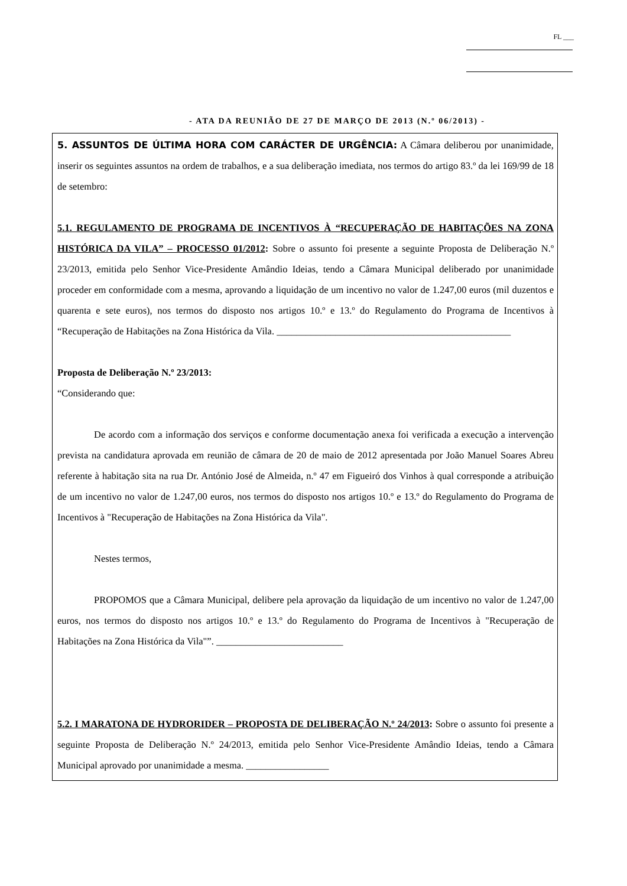FL ___
- ATA DA REUNIÃO DE 27 DE MARÇO DE 2013 (N.º 06/2013) -
5. ASSUNTOS DE ÚLTIMA HORA COM CARÁCTER DE URGÊNCIA: A Câmara deliberou por unanimidade, inserir os seguintes assuntos na ordem de trabalhos, e a sua deliberação imediata, nos termos do artigo 83.º da lei 169/99 de 18 de setembro:
5.1. REGULAMENTO DE PROGRAMA DE INCENTIVOS À “RECUPERAÇÃO DE HABITAÇÕES NA ZONA HISTÓRICA DA VILA” – PROCESSO 01/2012: Sobre o assunto foi presente a seguinte Proposta de Deliberação N.º 23/2013, emitida pelo Senhor Vice-Presidente Amândio Ideias, tendo a Câmara Municipal deliberado por unanimidade proceder em conformidade com a mesma, aprovando a liquidação de um incentivo no valor de 1.247,00 euros (mil duzentos e quarenta e sete euros), nos termos do disposto nos artigos 10.º e 13.º do Regulamento do Programa de Incentivos à “Recuperação de Habitações na Zona Histórica da Vila. ________________________________________________
Proposta de Deliberação N.º 23/2013:
“Considerando que:
De acordo com a informação dos serviços e conforme documentação anexa foi verificada a execução a intervenção prevista na candidatura aprovada em reunião de câmara de 20 de maio de 2012 apresentada por João Manuel Soares Abreu referente à habitação sita na rua Dr. António José de Almeida, n.º 47 em Figueiró dos Vinhos à qual corresponde a atribuição de um incentivo no valor de 1.247,00 euros, nos termos do disposto nos artigos 10.º e 13.º do Regulamento do Programa de Incentivos à "Recuperação de Habitações na Zona Histórica da Vila".
Nestes termos,
PROPOMOS que a Câmara Municipal, delibere pela aprovação da liquidação de um incentivo no valor de 1.247,00 euros, nos termos do disposto nos artigos 10.º e 13.º do Regulamento do Programa de Incentivos à "Recuperação de Habitações na Zona Histórica da Vila"”. __________________________
5.2. I MARATONA DE HYDRORIDER – PROPOSTA DE DELIBERAÇÃO N.º 24/2013: Sobre o assunto foi presente a seguinte Proposta de Deliberação N.º 24/2013, emitida pelo Senhor Vice-Presidente Amândio Ideias, tendo a Câmara Municipal aprovado por unanimidade a mesma. _________________